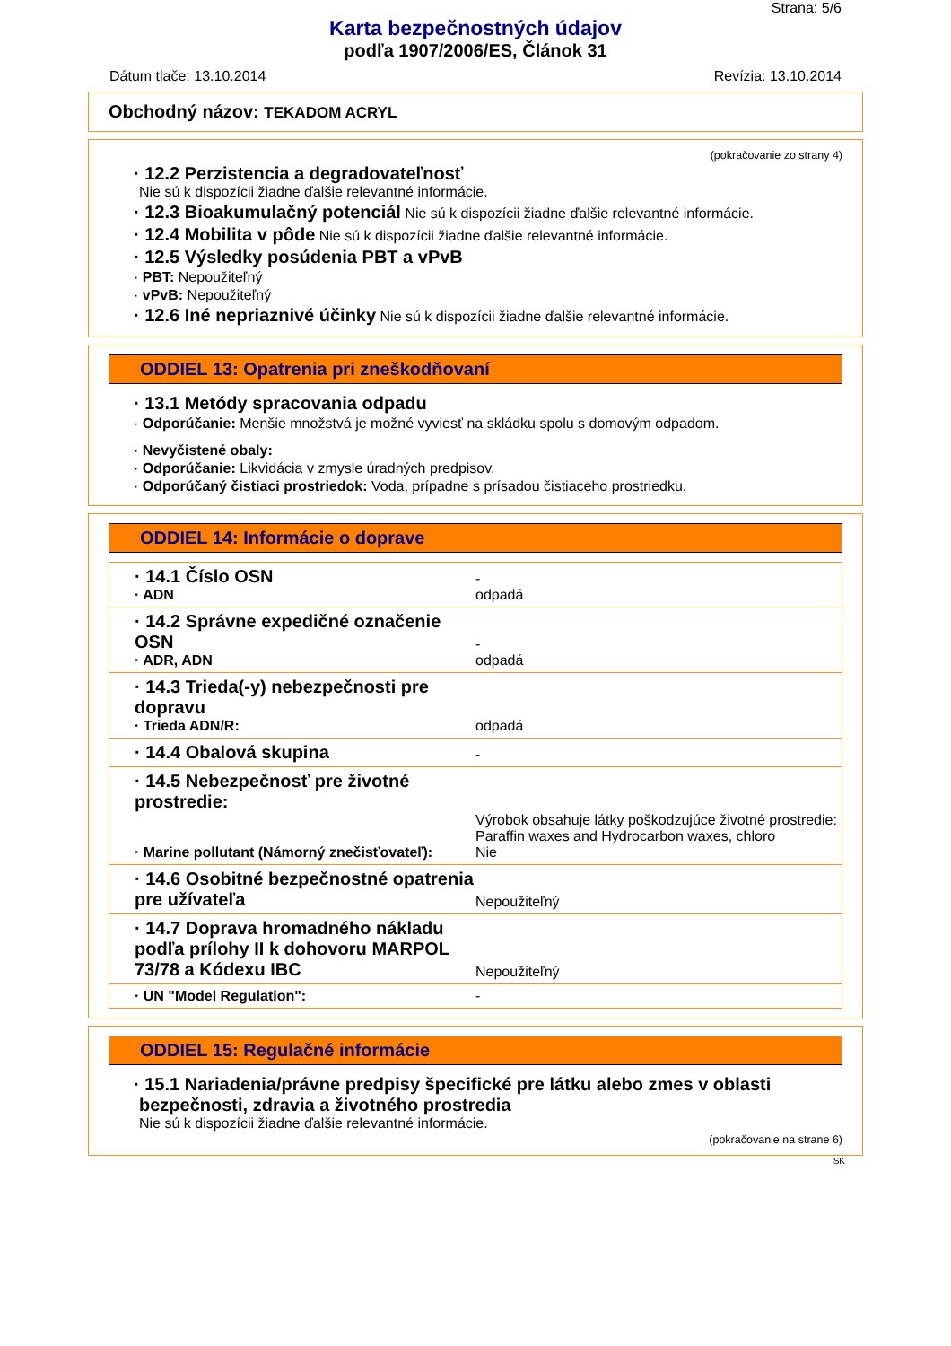Strana: 5/6
Karta bezpečnostných údajov
podľa 1907/2006/ES, Článok 31
Dátum tlače: 13.10.2014 Revízia: 13.10.2014
Obchodný názov: TEKADOM ACRYL
(pokračovanie zo strany 4)
· 12.2 Perzistencia a degradovateľnosť
Nie sú k dispozícii žiadne ďalšie relevantné informácie.
· 12.3 Bioakumulačný potenciál Nie sú k dispozícii žiadne ďalšie relevantné informácie.
· 12.4 Mobilita v pôde Nie sú k dispozícii žiadne ďalšie relevantné informácie.
· 12.5 Výsledky posúdenia PBT a vPvB
· PBT: Nepoužiteľný
· vPvB: Nepoužiteľný
· 12.6 Iné nepriaznivé účinky Nie sú k dispozícii žiadne ďalšie relevantné informácie.
ODDIEL 13: Opatrenia pri zneškodňovaní
· 13.1 Metódy spracovania odpadu
· Odporúčanie: Menšie množstvá je možné vyviesť na skládku spolu s domovým odpadom.
· Nevyčistené obaly:
· Odporúčanie: Likvidácia v zmysle úradných predpisov.
· Odporúčaný čistiaci prostriedok: Voda, prípadne s prísadou čistiaceho prostriedku.
ODDIEL 14: Informácie o doprave
| · 14.1 Číslo OSN · ADN | - odpadá |
| · 14.2 Správne expedičné označenie OSN · ADR, ADN | - odpadá |
| · 14.3 Trieda(-y) nebezpečnosti pre dopravu · Trieda ADN/R: | odpadá |
| · 14.4 Obalová skupina | - |
| · 14.5 Nebezpečnosť pre životné prostredie: · Marine pollutant (Námorný znečisťovateľ): | Výrobok obsahuje látky poškodzujúce životné prostredie: Paraffin waxes and Hydrocarbon waxes, chloro Nie |
| · 14.6 Osobitné bezpečnostné opatrenia pre užívateľa | Nepoužiteľný |
| · 14.7 Doprava hromadného nákladu podľa prílohy II k dohovoru MARPOL 73/78 a Kódexu IBC | Nepoužiteľný |
| · UN "Model Regulation": | - |
ODDIEL 15: Regulačné informácie
· 15.1 Nariadenia/právne predpisy špecifické pre látku alebo zmes v oblasti bezpečnosti, zdravia a životného prostredia
Nie sú k dispozícii žiadne ďalšie relevantné informácie.
(pokračovanie na strane 6)
SK